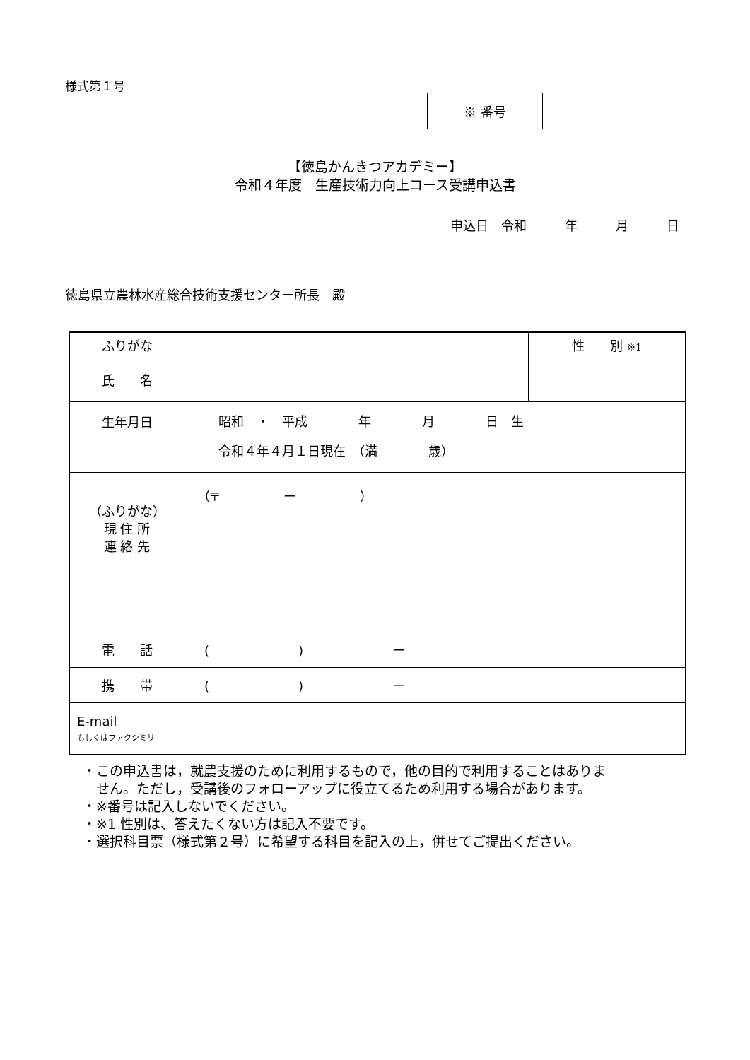様式第１号
| ※ 番号 | |
【徳島かんきつアカデミー】
令和４年度　生産技術力向上コース受講申込書
申込日　令和　　　年　　　月　　　日
徳島県立農林水産総合技術支援センター所長　殿
| ふりがな | | 性 別 ※1 |
| 氏 名 | | |
| 生年月日 | 昭和 ・ 平成 年 月 日 生 令和４年４月１日現在 （満 歳） | |
| （ふりがな） 現 住 所 連 絡 先 | （〒 ー ） | |
| 電 話 | ( ) ー | |
| 携 帯 | ( ) ー | |
| E-mail もしくはファクシミリ | | |
・この申込書は，就農支援のために利用するもので，他の目的で利用することはありま
　せん。ただし，受講後のフォローアップに役立てるため利用する場合があります。
・※番号は記入しないでください。
・※1 性別は、答えたくない方は記入不要です。
・選択科目票（様式第２号）に希望する科目を記入の上，併せてご提出ください。